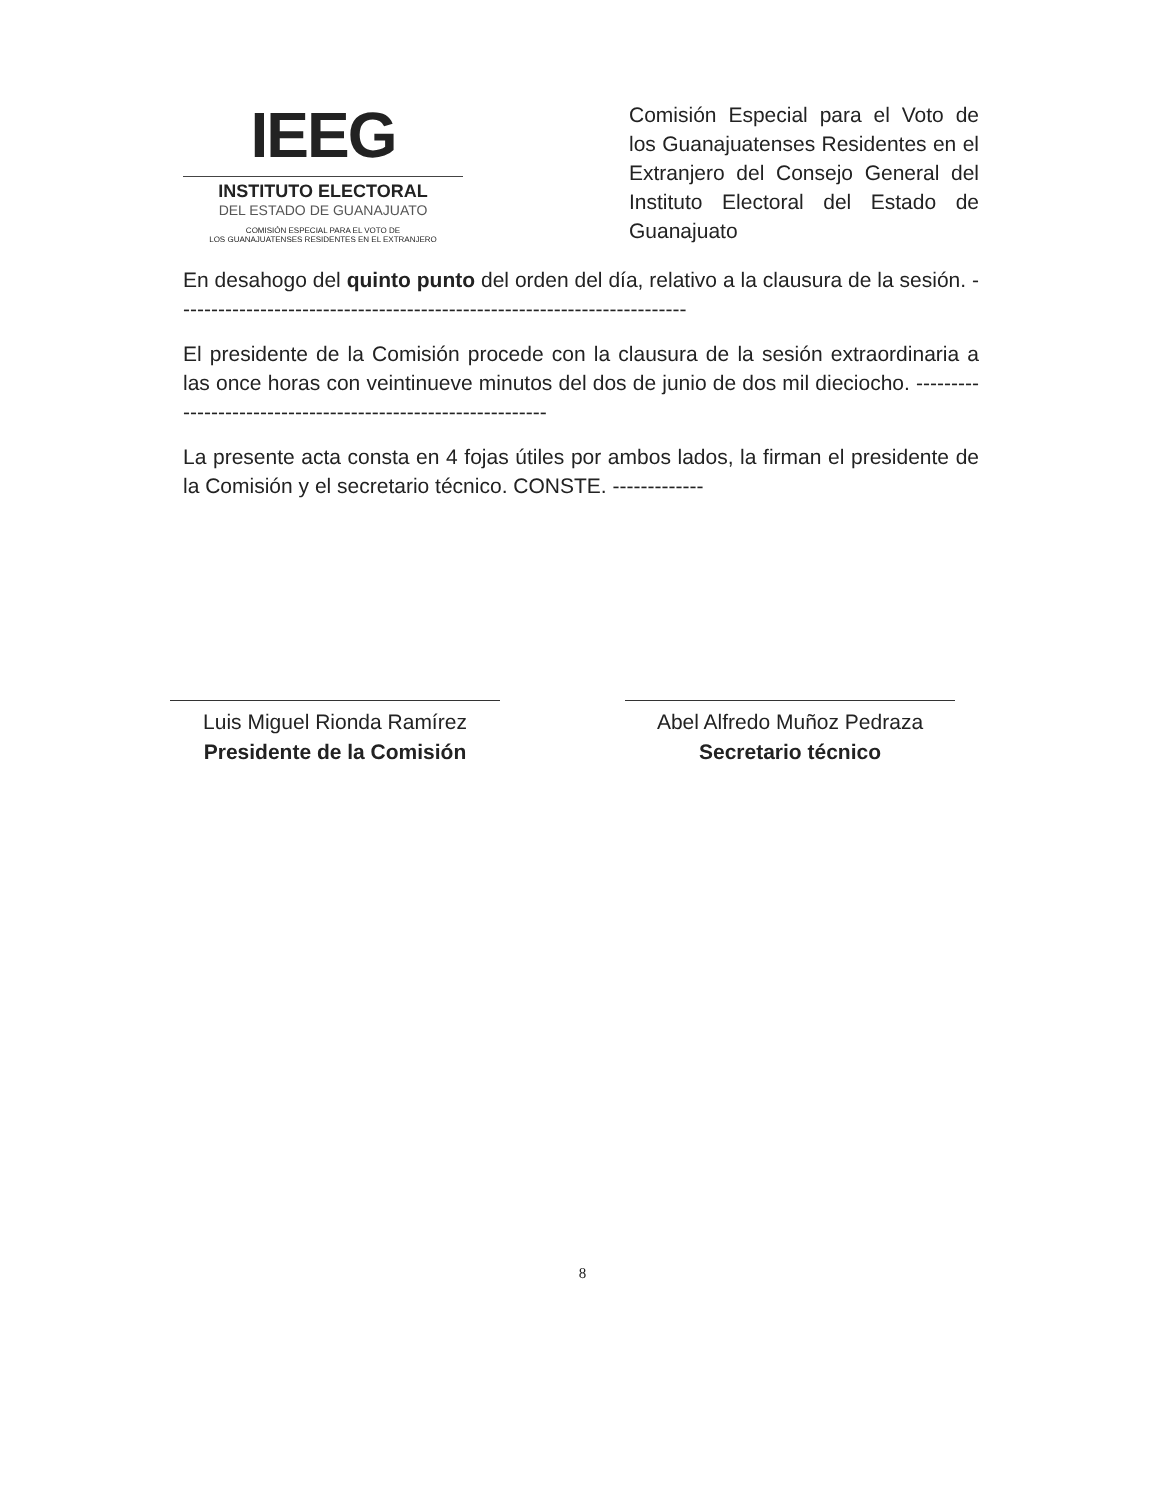IEEG
INSTITUTO ELECTORAL
DEL ESTADO DE GUANAJUATO
COMISIÓN ESPECIAL PARA EL VOTO DE
LOS GUANAJUATENSES RESIDENTES EN EL EXTRANJERO
Comisión Especial para el Voto de los Guanajuatenses Residentes en el Extranjero del Consejo General del Instituto Electoral del Estado de Guanajuato
En desahogo del quinto punto del orden del día, relativo a la clausura de la sesión. -------------------------------------------------------------------------
El presidente de la Comisión procede con la clausura de la sesión extraordinaria a las once horas con veintinueve minutos del dos de junio de dos mil dieciocho. -------------------------------------------------------------
La presente acta consta en 4 fojas útiles por ambos lados, la firman el presidente de la Comisión y el secretario técnico. CONSTE. -------------
Luis Miguel Rionda Ramírez
Presidente de la Comisión
Abel Alfredo Muñoz Pedraza
Secretario técnico
8